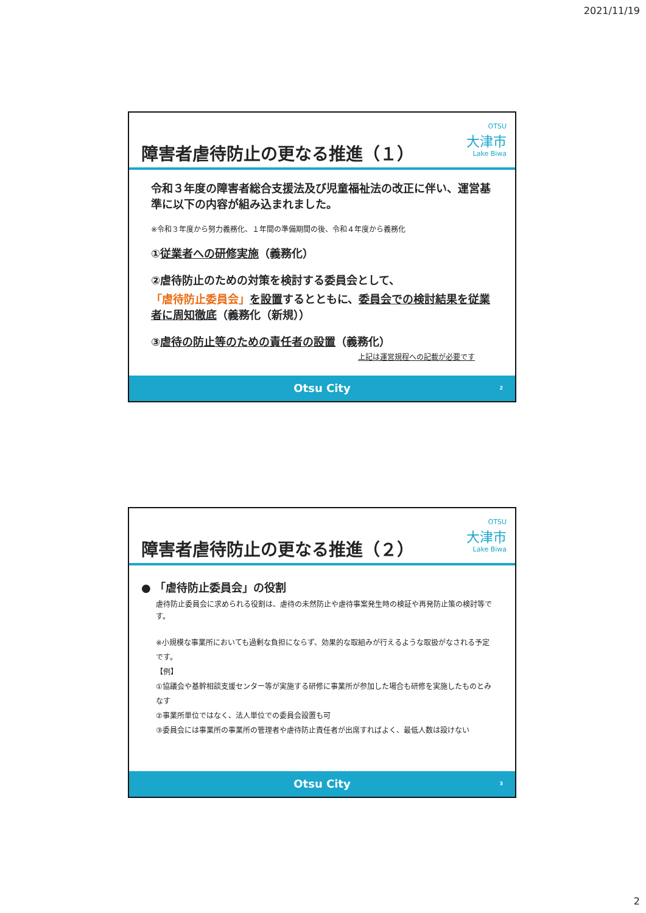2021/11/19
障害者虐待防止の更なる推進（１）
OTSU
大津市
Lake Biwa
令和３年度の障害者総合支援法及び児童福祉法の改正に伴い、運営基準に以下の内容が組み込まれました。
※令和３年度から努力義務化、１年間の準備期間の後、令和４年度から義務化
①従業者への研修実施（義務化）
②虐待防止のための対策を検討する委員会として、
「虐待防止委員会」を設置するとともに、委員会での検討結果を従業者に周知徹底（義務化（新規））
③虐待の防止等のための責任者の設置（義務化）
上記は運営規程への記載が必要です
Otsu City 2
障害者虐待防止の更なる推進（２）
OTSU
大津市
Lake Biwa
● 「虐待防止委員会」の役割
虐待防止委員会に求められる役割は、虐待の未然防止や虐待事案発生時の検証や再発防止策の検討等です。
※小規模な事業所においても過剰な負担にならず、効果的な取組みが行えるような取扱がなされる予定です。
【例】
①協議会や基幹相談支援センター等が実施する研修に事業所が参加した場合も研修を実施したものとみなす
②事業所単位ではなく、法人単位での委員会設置も可
③委員会には事業所の事業所の管理者や虐待防止責任者が出席すればよく、最低人数は設けない
Otsu City 3
2